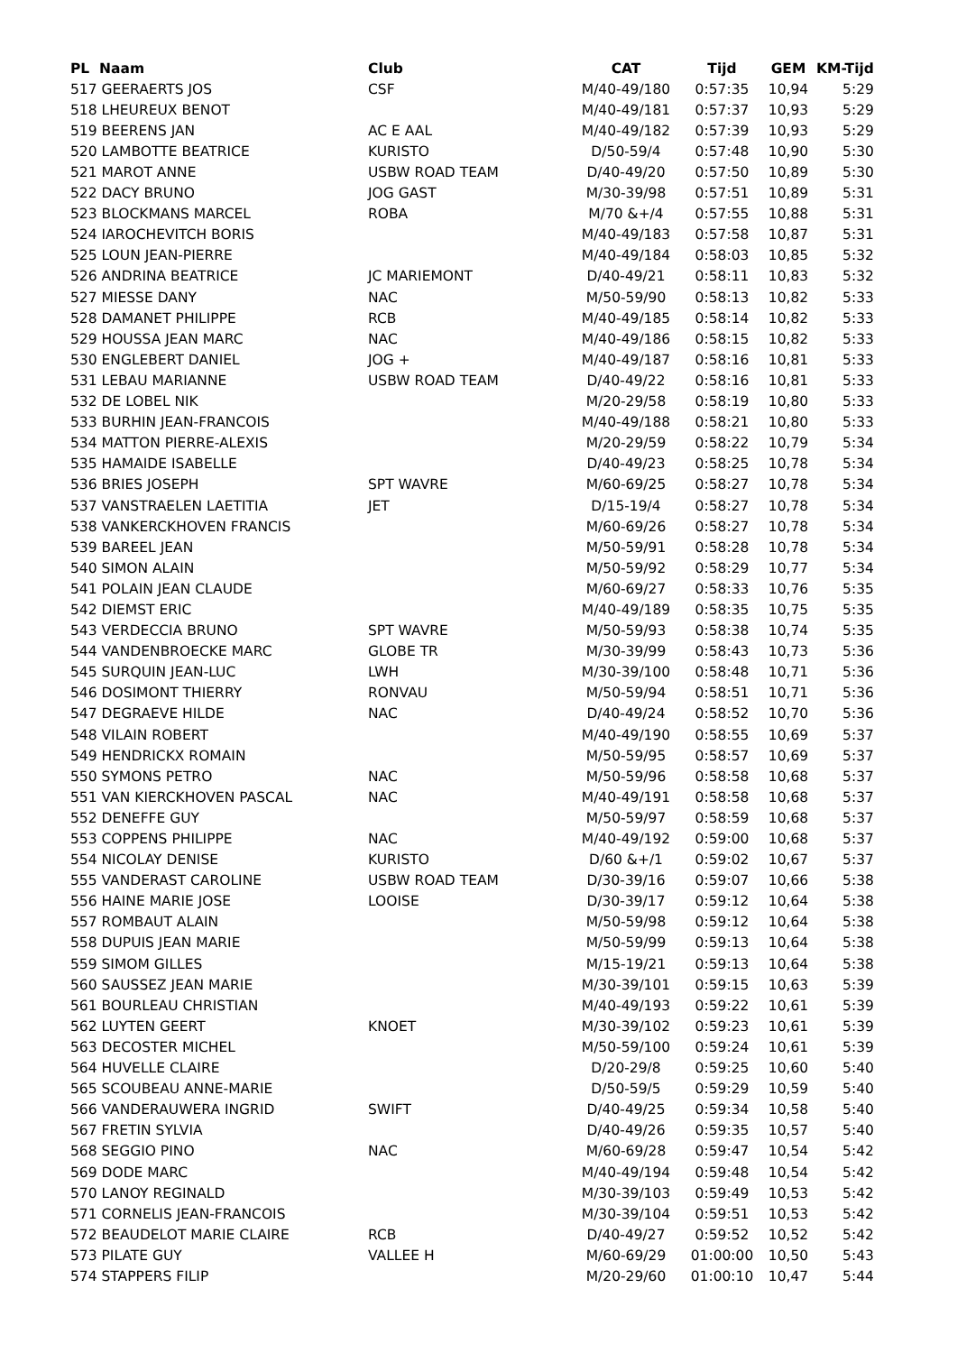| PL Naam | Club | CAT | Tijd | GEM | KM-Tijd |
| --- | --- | --- | --- | --- | --- |
| 517 GEERAERTS JOS | CSF | M/40-49/180 | 0:57:35 | 10,94 | 5:29 |
| 518 LHEUREUX BENOT | | M/40-49/181 | 0:57:37 | 10,93 | 5:29 |
| 519 BEERENS JAN | AC E AAL | M/40-49/182 | 0:57:39 | 10,93 | 5:29 |
| 520 LAMBOTTE BEATRICE | KURISTO | D/50-59/4 | 0:57:48 | 10,90 | 5:30 |
| 521 MAROT ANNE | USBW ROAD TEAM | D/40-49/20 | 0:57:50 | 10,89 | 5:30 |
| 522 DACY BRUNO | JOG GAST | M/30-39/98 | 0:57:51 | 10,89 | 5:31 |
| 523 BLOCKMANS MARCEL | ROBA | M/70 &+/4 | 0:57:55 | 10,88 | 5:31 |
| 524 IAROCHEVITCH BORIS | | M/40-49/183 | 0:57:58 | 10,87 | 5:31 |
| 525 LOUN JEAN-PIERRE | | M/40-49/184 | 0:58:03 | 10,85 | 5:32 |
| 526 ANDRINA BEATRICE | JC MARIEMONT | D/40-49/21 | 0:58:11 | 10,83 | 5:32 |
| 527 MIESSE DANY | NAC | M/50-59/90 | 0:58:13 | 10,82 | 5:33 |
| 528 DAMANET PHILIPPE | RCB | M/40-49/185 | 0:58:14 | 10,82 | 5:33 |
| 529 HOUSSA JEAN MARC | NAC | M/40-49/186 | 0:58:15 | 10,82 | 5:33 |
| 530 ENGLEBERT DANIEL | JOG + | M/40-49/187 | 0:58:16 | 10,81 | 5:33 |
| 531 LEBAU MARIANNE | USBW ROAD TEAM | D/40-49/22 | 0:58:16 | 10,81 | 5:33 |
| 532 DE LOBEL NIK | | M/20-29/58 | 0:58:19 | 10,80 | 5:33 |
| 533 BURHIN JEAN-FRANCOIS | | M/40-49/188 | 0:58:21 | 10,80 | 5:33 |
| 534 MATTON PIERRE-ALEXIS | | M/20-29/59 | 0:58:22 | 10,79 | 5:34 |
| 535 HAMAIDE ISABELLE | | D/40-49/23 | 0:58:25 | 10,78 | 5:34 |
| 536 BRIES JOSEPH | SPT WAVRE | M/60-69/25 | 0:58:27 | 10,78 | 5:34 |
| 537 VANSTRAELEN LAETITIA | JET | D/15-19/4 | 0:58:27 | 10,78 | 5:34 |
| 538 VANKERCKHOVEN FRANCIS | | M/60-69/26 | 0:58:27 | 10,78 | 5:34 |
| 539 BAREEL JEAN | | M/50-59/91 | 0:58:28 | 10,78 | 5:34 |
| 540 SIMON ALAIN | | M/50-59/92 | 0:58:29 | 10,77 | 5:34 |
| 541 POLAIN JEAN CLAUDE | | M/60-69/27 | 0:58:33 | 10,76 | 5:35 |
| 542 DIEMST ERIC | | M/40-49/189 | 0:58:35 | 10,75 | 5:35 |
| 543 VERDECCIA BRUNO | SPT WAVRE | M/50-59/93 | 0:58:38 | 10,74 | 5:35 |
| 544 VANDENBROECKE MARC | GLOBE TR | M/30-39/99 | 0:58:43 | 10,73 | 5:36 |
| 545 SURQUIN JEAN-LUC | LWH | M/30-39/100 | 0:58:48 | 10,71 | 5:36 |
| 546 DOSIMONT THIERRY | RONVAU | M/50-59/94 | 0:58:51 | 10,71 | 5:36 |
| 547 DEGRAEVE HILDE | NAC | D/40-49/24 | 0:58:52 | 10,70 | 5:36 |
| 548 VILAIN ROBERT | | M/40-49/190 | 0:58:55 | 10,69 | 5:37 |
| 549 HENDRICKX ROMAIN | | M/50-59/95 | 0:58:57 | 10,69 | 5:37 |
| 550 SYMONS PETRO | NAC | M/50-59/96 | 0:58:58 | 10,68 | 5:37 |
| 551 VAN KIERCKHOVEN PASCAL | NAC | M/40-49/191 | 0:58:58 | 10,68 | 5:37 |
| 552 DENEFFE GUY | | M/50-59/97 | 0:58:59 | 10,68 | 5:37 |
| 553 COPPENS PHILIPPE | NAC | M/40-49/192 | 0:59:00 | 10,68 | 5:37 |
| 554 NICOLAY DENISE | KURISTO | D/60 &+/1 | 0:59:02 | 10,67 | 5:37 |
| 555 VANDERAST CAROLINE | USBW ROAD TEAM | D/30-39/16 | 0:59:07 | 10,66 | 5:38 |
| 556 HAINE MARIE JOSE | LOOISE | D/30-39/17 | 0:59:12 | 10,64 | 5:38 |
| 557 ROMBAUT ALAIN | | M/50-59/98 | 0:59:12 | 10,64 | 5:38 |
| 558 DUPUIS JEAN MARIE | | M/50-59/99 | 0:59:13 | 10,64 | 5:38 |
| 559 SIMOM GILLES | | M/15-19/21 | 0:59:13 | 10,64 | 5:38 |
| 560 SAUSSEZ JEAN MARIE | | M/30-39/101 | 0:59:15 | 10,63 | 5:39 |
| 561 BOURLEAU CHRISTIAN | | M/40-49/193 | 0:59:22 | 10,61 | 5:39 |
| 562 LUYTEN GEERT | KNOET | M/30-39/102 | 0:59:23 | 10,61 | 5:39 |
| 563 DECOSTER MICHEL | | M/50-59/100 | 0:59:24 | 10,61 | 5:39 |
| 564 HUVELLE CLAIRE | | D/20-29/8 | 0:59:25 | 10,60 | 5:40 |
| 565 SCOUBEAU ANNE-MARIE | | D/50-59/5 | 0:59:29 | 10,59 | 5:40 |
| 566 VANDERAUWERA INGRID | SWIFT | D/40-49/25 | 0:59:34 | 10,58 | 5:40 |
| 567 FRETIN SYLVIA | | D/40-49/26 | 0:59:35 | 10,57 | 5:40 |
| 568 SEGGIO PINO | NAC | M/60-69/28 | 0:59:47 | 10,54 | 5:42 |
| 569 DODE MARC | | M/40-49/194 | 0:59:48 | 10,54 | 5:42 |
| 570 LANOY REGINALD | | M/30-39/103 | 0:59:49 | 10,53 | 5:42 |
| 571 CORNELIS JEAN-FRANCOIS | | M/30-39/104 | 0:59:51 | 10,53 | 5:42 |
| 572 BEAUDELOT MARIE CLAIRE | RCB | D/40-49/27 | 0:59:52 | 10,52 | 5:42 |
| 573 PILATE GUY | VALLEE H | M/60-69/29 | 01:00:00 | 10,50 | 5:43 |
| 574 STAPPERS FILIP | | M/20-29/60 | 01:00:10 | 10,47 | 5:44 |